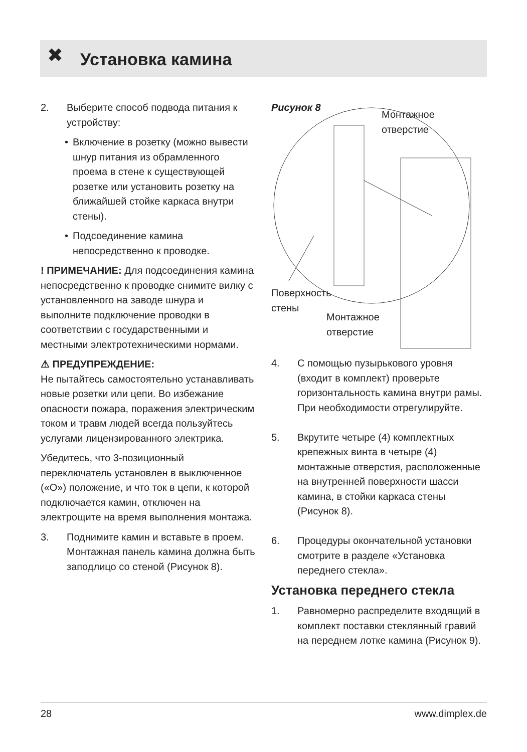✖
Установка камина
2. Выберите способ подвода питания к устройству:
• Включение в розетку (можно вывести шнур питания из обрамленного проема в стене к существующей розетке или установить розетку на ближайшей стойке каркаса внутри стены).
• Подсоединение камина непосредственно к проводке.
! ПРИМЕЧАНИЕ: Для подсоединения камина непосредственно к проводке снимите вилку с установленного на заводе шнура и выполните подключение проводки в соответствии с государственными и местными электротехническими нормами.
⚠ ПРЕДУПРЕЖДЕНИЕ:
Не пытайтесь самостоятельно устанавливать новые розетки или цепи. Во избежание опасности пожара, поражения электрическим током и травм людей всегда пользуйтесь услугами лицензированного электрика.
Убедитесь, что 3-позиционный переключатель установлен в выключенное («O») положение, и что ток в цепи, к которой подключается камин, отключен на электрощите на время выполнения монтажа.
3. Поднимите камин и вставьте в проем. Монтажная панель камина должна быть заподлицо со стеной (Рисунок 8).
Рисунок 8
Монтажное
отверстие
Поверхность
стены
Монтажное
отверстие
4. С помощью пузырькового уровня (входит в комплект) проверьте горизонтальность камина внутри рамы. При необходимости отрегулируйте.
5. Вкрутите четыре (4) комплектных крепежных винта в четыре (4) монтажные отверстия, расположенные на внутренней поверхности шасси камина, в стойки каркаса стены (Рисунок 8).
6. Процедуры окончательной установки смотрите в разделе «Установка переднего стекла».
Установка переднего стекла
1. Равномерно распределите входящий в комплект поставки стеклянный гравий на переднем лотке камина (Рисунок 9).
28 www.dimplex.de